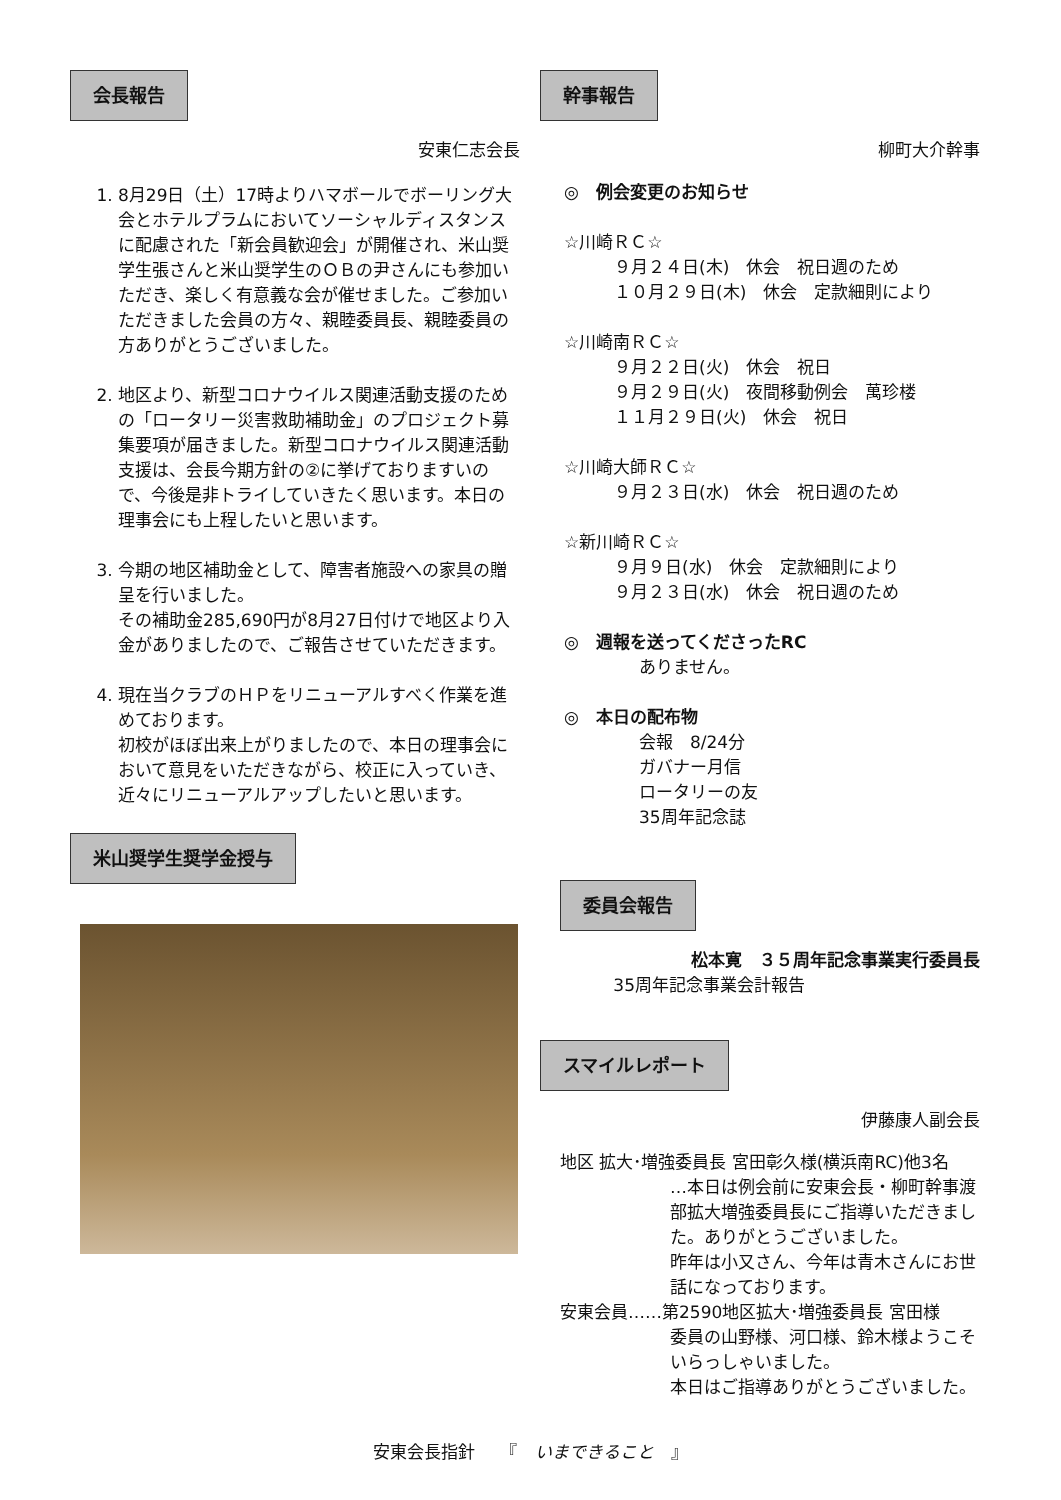会長報告
安東仁志会長
1. 8月29日（土）17時よりハマボールでボーリング大会とホテルプラムにおいてソーシャルディスタンスに配慮された「新会員歓迎会」が開催され、米山奨学生張さんと米山奨学生のＯＢの尹さんにも参加いただき、楽しく有意義な会が催せました。ご参加いただきました会員の方々、親睦委員長、親睦委員の方ありがとうございました。
2. 地区より、新型コロナウイルス関連活動支援のための「ロータリー災害救助補助金」のプロジェクト募集要項が届きました。新型コロナウイルス関連活動支援は、会長今期方針の②に挙げておりますいので、今後是非トライしていきたく思います。本日の理事会にも上程したいと思います。
3. 今期の地区補助金として、障害者施設への家具の贈呈を行いました。
その補助金285,690円が8月27日付けで地区より入金がありましたので、ご報告させていただきます。
4. 現在当クラブのＨＰをリニューアルすべく作業を進めております。
初校がほぼ出来上がりましたので、本日の理事会において意見をいただきながら、校正に入っていき、近々にリニューアルアップしたいと思います。
米山奨学生奨学金授与
幹事報告
柳町大介幹事
◎　例会変更のお知らせ
☆川崎ＲＣ☆
９月２４日(木)　休会　祝日週のため
１０月２９日(木)　休会　定款細則により
☆川崎南ＲＣ☆
９月２２日(火)　休会　祝日
９月２９日(火)　夜間移動例会　萬珍楼
１１月２９日(火)　休会　祝日
☆川崎大師ＲＣ☆
９月２３日(水)　休会　祝日週のため
☆新川崎ＲＣ☆
９月９日(水)　休会　定款細則により
９月２３日(水)　休会　祝日週のため
◎　週報を送ってくださったRC
ありません。
◎　本日の配布物
会報　8/24分
ガバナー月信
ロータリーの友
35周年記念誌
委員会報告
松本寛　３５周年記念事業実行委員長
35周年記念事業会計報告
スマイルレポート
伊藤康人副会長
地区 拡大･増強委員長 宮田彰久様(横浜南RC)他3名
…本日は例会前に安東会長・柳町幹事渡部拡大増強委員長にご指導いただきました。ありがとうございました。
昨年は小又さん、今年は青木さんにお世話になっております。
安東会員……第2590地区拡大･増強委員長 宮田様
委員の山野様、河口様、鈴木様ようこそいらっしゃいました。
本日はご指導ありがとうございました。
安東会長指針　　『　いまできること　』